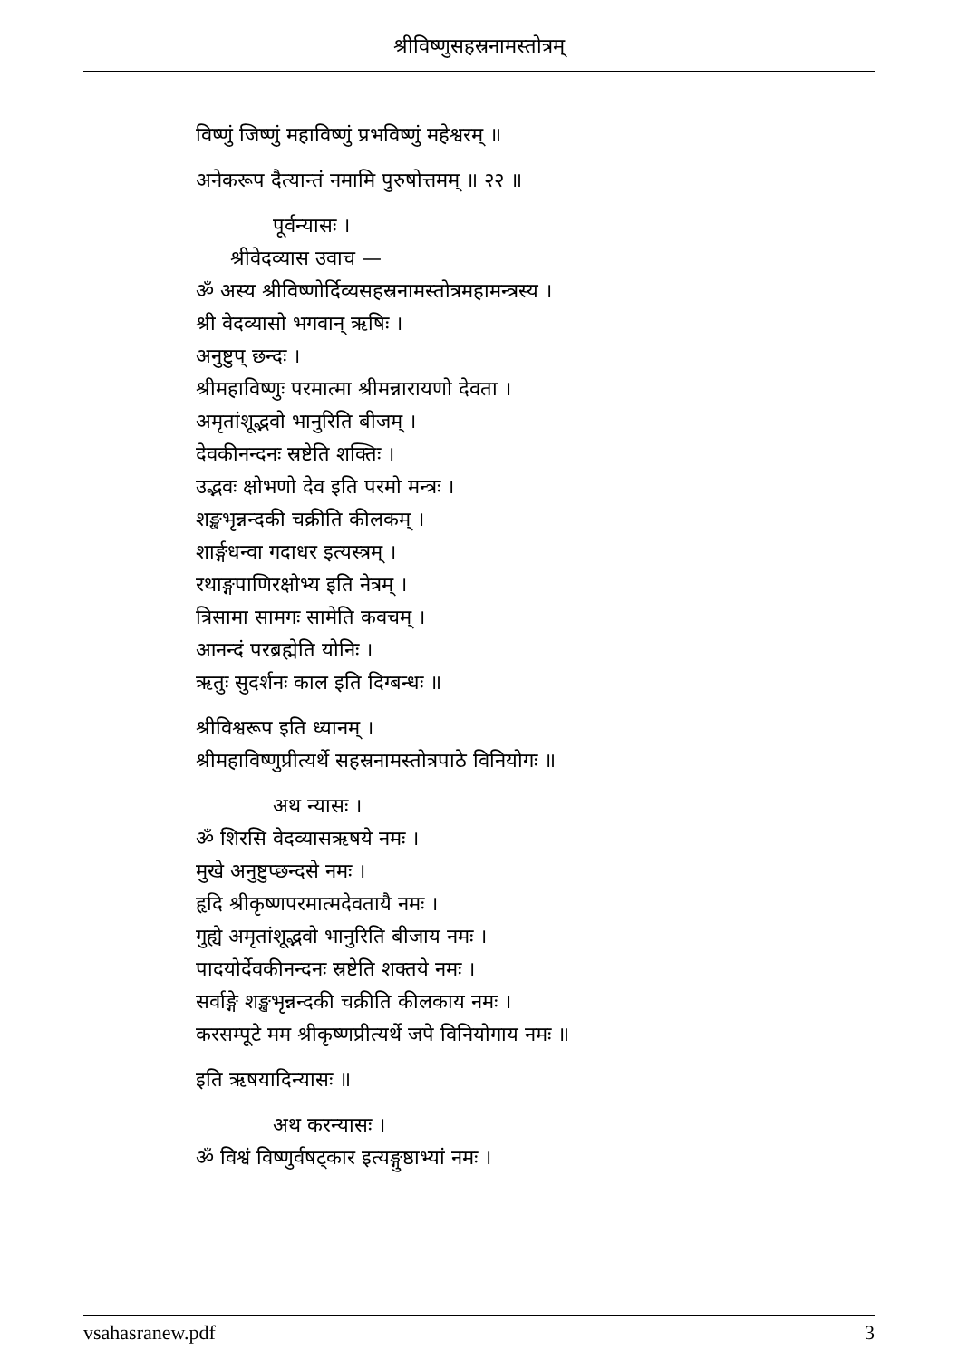श्रीविष्णुसहस्रनामस्तोत्रम्
विष्णुं जिष्णुं महाविष्णुं प्रभविष्णुं महेश्वरम् ॥
अनेकरूप दैत्यान्तं नमामि पुरुषोत्तमम् ॥ २२ ॥
पूर्वन्यासः ।
श्रीवेदव्यास उवाच —
ॐ अस्य श्रीविष्णोर्दिव्यसहस्रनामस्तोत्रमहामन्त्रस्य ।
श्री वेदव्यासो भगवान् ऋषिः ।
अनुष्टुप् छन्दः ।
श्रीमहाविष्णुः परमात्मा श्रीमन्नारायणो देवता ।
अमृतांशूद्भवो भानुरिति बीजम् ।
देवकीनन्दनः स्रष्टेति शक्तिः ।
उद्भवः क्षोभणो देव इति परमो मन्त्रः ।
शङ्खभृन्नन्दकी चक्रीति कीलकम् ।
शार्ङ्गधन्वा गदाधर इत्यस्त्रम् ।
रथाङ्गपाणिरक्षोभ्य इति नेत्रम् ।
त्रिसामा सामगः सामेति कवचम् ।
आनन्दं परब्रह्मेति योनिः ।
ऋतुः सुदर्शनः काल इति दिग्बन्धः ॥
श्रीविश्वरूप इति ध्यानम् ।
श्रीमहाविष्णुप्रीत्यर्थे सहस्रनामस्तोत्रपाठे विनियोगः ॥
अथ न्यासः ।
ॐ शिरसि वेदव्यासऋषये नमः ।
मुखे अनुष्टुप्छन्दसे नमः ।
हृदि श्रीकृष्णपरमात्मदेवतायै नमः ।
गुह्ये अमृतांशूद्भवो भानुरिति बीजाय नमः ।
पादयोर्देवकीनन्दनः स्रष्टेति शक्तये नमः ।
सर्वाङ्गे शङ्खभृन्नन्दकी चक्रीति कीलकाय नमः ।
करसम्पूटे मम श्रीकृष्णप्रीत्यर्थे जपे विनियोगाय नमः ॥
इति ऋषयादिन्यासः ॥
अथ करन्यासः ।
ॐ विश्वं विष्णुर्वषट्कार इत्यङ्गुष्ठाभ्यां नमः ।
vsahasranew.pdf 3